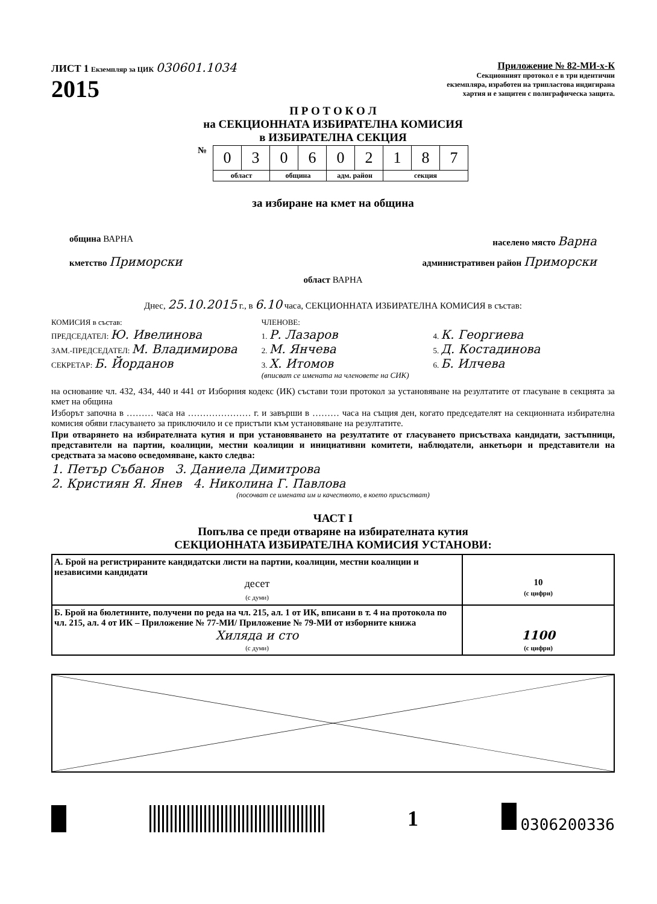ЛИСТ 1 Екземпляр за ЦИК 030601.1034
2015
Приложение № 82-МИ-х-К
Секционният протокол е в три идентични
екземпляра, изработен на трипластова индигирана
хартия и е защитен с полиграфическа защита.
П Р О Т О К О Л
на СЕКЦИОННАТА ИЗБИРАТЕЛНА КОМИСИЯ
в ИЗБИРАТЕЛНА СЕКЦИЯ
№
| 0 | 3 | 0 | 6 | 0 | 2 | 1 | 8 | 7 |
| област | | община | | адм. район | | секция | | |
за избиране на кмет на община
община ВАРНА населено място Варна
кметство Приморски административен район Приморски
област ВАРНА
Днес, 25.10.2015 г., в 6.10 часа, СЕКЦИОННАТА ИЗБИРАТЕЛНА КОМИСИЯ в състав:
КОМИСИЯ в състав:
ПРЕДСЕДАТЕЛ: Ю. Ивелинова
ЗАМ.-ПРЕДСЕДАТЕЛ: М. Владимирова
СЕКРЕТАР: Б. Йорданов
ЧЛЕНОВЕ:
1. Р. Лазаров
2. М. Янчева
3. Х. Итомов
(вписват се имената на членовете на СИК)
4. К. Георгиева
5. Д. Костадинова
6. Б. Илчева
на основание чл. 432, 434, 440 и 441 от Изборния кодекс (ИК) състави този протокол за установяване на резултатите от гласуване в секцията за кмет на община
Изборът започна в ……… часа на ………………… г. и завърши в ……… часа на същия ден, когато председателят на секционната избирателна комисия обяви гласуването за приключило и се пристъпи към установяване на резултатите.
При отварянето на избирателната кутия и при установяването на резултатите от гласуването присъстваха кандидати, застъпници, представители на партии, коалиции, местни коалиции и инициативни комитети, наблюдатели, анкетьори и представители на средствата за масово осведомяване, както следва:
1. Петър Събанов 3. Даниела Димитрова
2. Кристиян Я. Янев 4. Николина Г. Павлова
(посочват се имената им и качеството, в което присъстват)
ЧАСТ I
Попълва се преди отваряне на избирателната кутия
СЕКЦИОННАТА ИЗБИРАТЕЛНА КОМИСИЯ УСТАНОВИ:
| А. Брой на регистрираните кандидатски листи на партии, коалиции, местни коалиции и независими кандидати десет (с думи) | 10 (с цифри) |
| Б. Брой на бюлетините, получени по реда на чл. 215, ал. 1 от ИК, вписани в т. 4 на протокола по чл. 215, ал. 4 от ИК – Приложение № 77-МИ/ Приложение № 79-МИ от изборните книжа Хиляда и сто (с думи) | 1100 (с цифри) |
1 0306200336